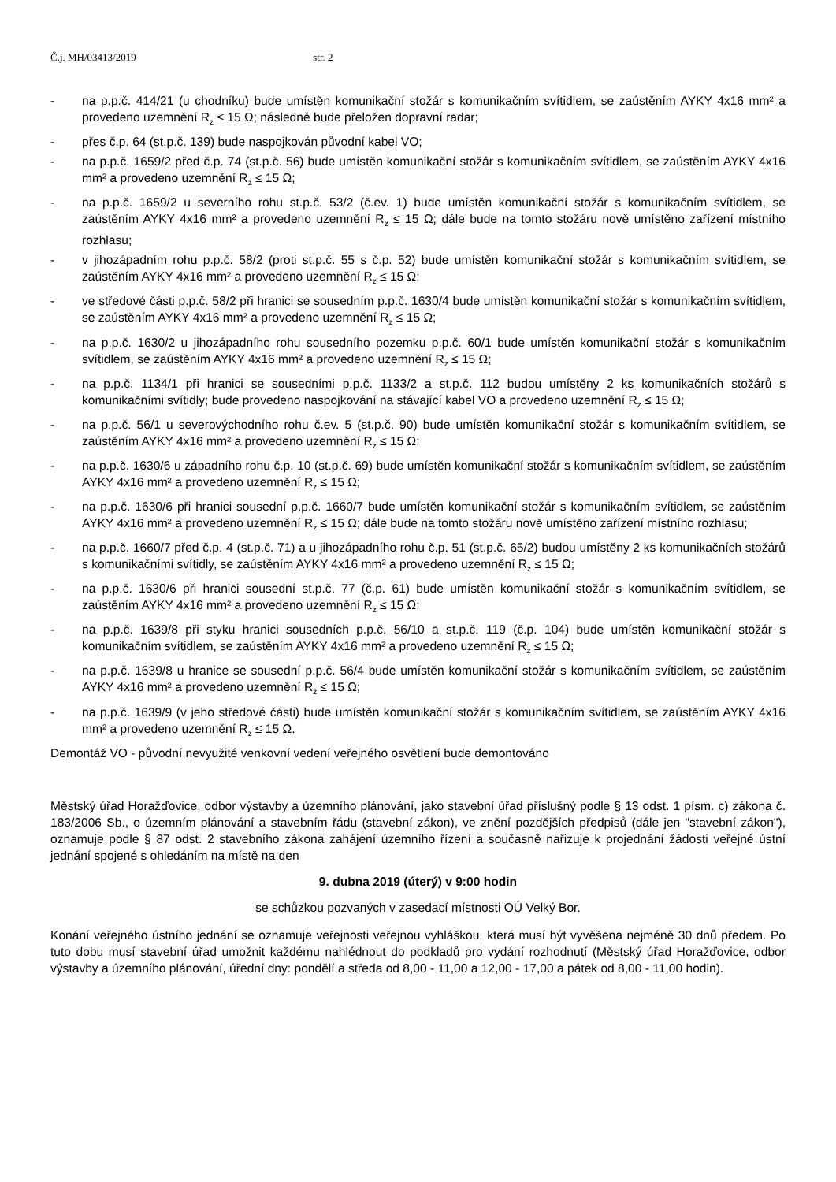Č.j. MH/03413/2019 str. 2
- na p.p.č. 414/21 (u chodníku) bude umístěn komunikační stožár s komunikačním svítidlem, se zaústěním AYKY 4x16 mm² a provedeno uzemnění R<sub>z</sub> ≤ 15 Ω; následně bude přeložen dopravní radar;
- přes č.p. 64 (st.p.č. 139) bude naspojkován původní kabel VO;
- na p.p.č. 1659/2 před č.p. 74 (st.p.č. 56) bude umístěn komunikační stožár s komunikačním svítidlem, se zaústěním AYKY 4x16 mm² a provedeno uzemnění R<sub>z</sub> ≤ 15 Ω;
- na p.p.č. 1659/2 u severního rohu st.p.č. 53/2 (č.ev. 1) bude umístěn komunikační stožár s komunikačním svítidlem, se zaústěním AYKY 4x16 mm² a provedeno uzemnění R<sub>z</sub> ≤ 15 Ω; dále bude na tomto stožáru nově umístěno zařízení místního rozhlasu;
- v jihozápadním rohu p.p.č. 58/2 (proti st.p.č. 55 s č.p. 52) bude umístěn komunikační stožár s komunikačním svítidlem, se zaústěním AYKY 4x16 mm² a provedeno uzemnění R<sub>z</sub> ≤ 15 Ω;
- ve středové části p.p.č. 58/2 při hranici se sousedním p.p.č. 1630/4 bude umístěn komunikační stožár s komunikačním svítidlem, se zaústěním AYKY 4x16 mm² a provedeno uzemnění R<sub>z</sub> ≤ 15 Ω;
- na p.p.č. 1630/2 u jihozápadního rohu sousedního pozemku p.p.č. 60/1 bude umístěn komunikační stožár s komunikačním svítidlem, se zaústěním AYKY 4x16 mm² a provedeno uzemnění R<sub>z</sub> ≤ 15 Ω;
- na p.p.č. 1134/1 při hranici se sousedními p.p.č. 1133/2 a st.p.č. 112 budou umístěny 2 ks komunikačních stožárů s komunikačními svítidly; bude provedeno naspojkování na stávající kabel VO a provedeno uzemnění R<sub>z</sub> ≤ 15 Ω;
- na p.p.č. 56/1 u severovýchodního rohu č.ev. 5 (st.p.č. 90) bude umístěn komunikační stožár s komunikačním svítidlem, se zaústěním AYKY 4x16 mm² a provedeno uzemnění R<sub>z</sub> ≤ 15 Ω;
- na p.p.č. 1630/6 u západního rohu č.p. 10 (st.p.č. 69) bude umístěn komunikační stožár s komunikačním svítidlem, se zaústěním AYKY 4x16 mm² a provedeno uzemnění R<sub>z</sub> ≤ 15 Ω;
- na p.p.č. 1630/6 při hranici sousední p.p.č. 1660/7 bude umístěn komunikační stožár s komunikačním svítidlem, se zaústěním AYKY 4x16 mm² a provedeno uzemnění R<sub>z</sub> ≤ 15 Ω; dále bude na tomto stožáru nově umístěno zařízení místního rozhlasu;
- na p.p.č. 1660/7 před č.p. 4 (st.p.č. 71) a u jihozápadního rohu č.p. 51 (st.p.č. 65/2) budou umístěny 2 ks komunikačních stožárů s komunikačními svítidly, se zaústěním AYKY 4x16 mm² a provedeno uzemnění R<sub>z</sub> ≤ 15 Ω;
- na p.p.č. 1630/6 při hranici sousední st.p.č. 77 (č.p. 61) bude umístěn komunikační stožár s komunikačním svítidlem, se zaústěním AYKY 4x16 mm² a provedeno uzemnění R<sub>z</sub> ≤ 15 Ω;
- na p.p.č. 1639/8 při styku hranici sousedních p.p.č. 56/10 a st.p.č. 119 (č.p. 104) bude umístěn komunikační stožár s komunikačním svítidlem, se zaústěním AYKY 4x16 mm² a provedeno uzemnění R<sub>z</sub> ≤ 15 Ω;
- na p.p.č. 1639/8 u hranice se sousední p.p.č. 56/4 bude umístěn komunikační stožár s komunikačním svítidlem, se zaústěním AYKY 4x16 mm² a provedeno uzemnění R<sub>z</sub> ≤ 15 Ω;
- na p.p.č. 1639/9 (v jeho středové části) bude umístěn komunikační stožár s komunikačním svítidlem, se zaústěním AYKY 4x16 mm² a provedeno uzemnění R<sub>z</sub> ≤ 15 Ω.
Demontáž VO - původní nevyužité venkovní vedení veřejného osvětlení bude demontováno
Městský úřad Horažďovice, odbor výstavby a územního plánování, jako stavební úřad příslušný podle § 13 odst. 1 písm. c) zákona č. 183/2006 Sb., o územním plánování a stavebním řádu (stavební zákon), ve znění pozdějších předpisů (dále jen "stavební zákon"), oznamuje podle § 87 odst. 2 stavebního zákona zahájení územního řízení a současně nařizuje k projednání žádosti veřejné ústní jednání spojené s ohledáním na místě na den
9. dubna 2019 (úterý) v 9:00 hodin
se schůzkou pozvaných v zasedací místnosti OÚ Velký Bor.
Konání veřejného ústního jednání se oznamuje veřejnosti veřejnou vyhláškou, která musí být vyvěšena nejméně 30 dnů předem. Po tuto dobu musí stavební úřad umožnit každému nahlédnout do podkladů pro vydání rozhodnutí (Městský úřad Horažďovice, odbor výstavby a územního plánování, úřední dny: pondělí a středa od 8,00 - 11,00 a 12,00 - 17,00 a pátek od 8,00 - 11,00 hodin).